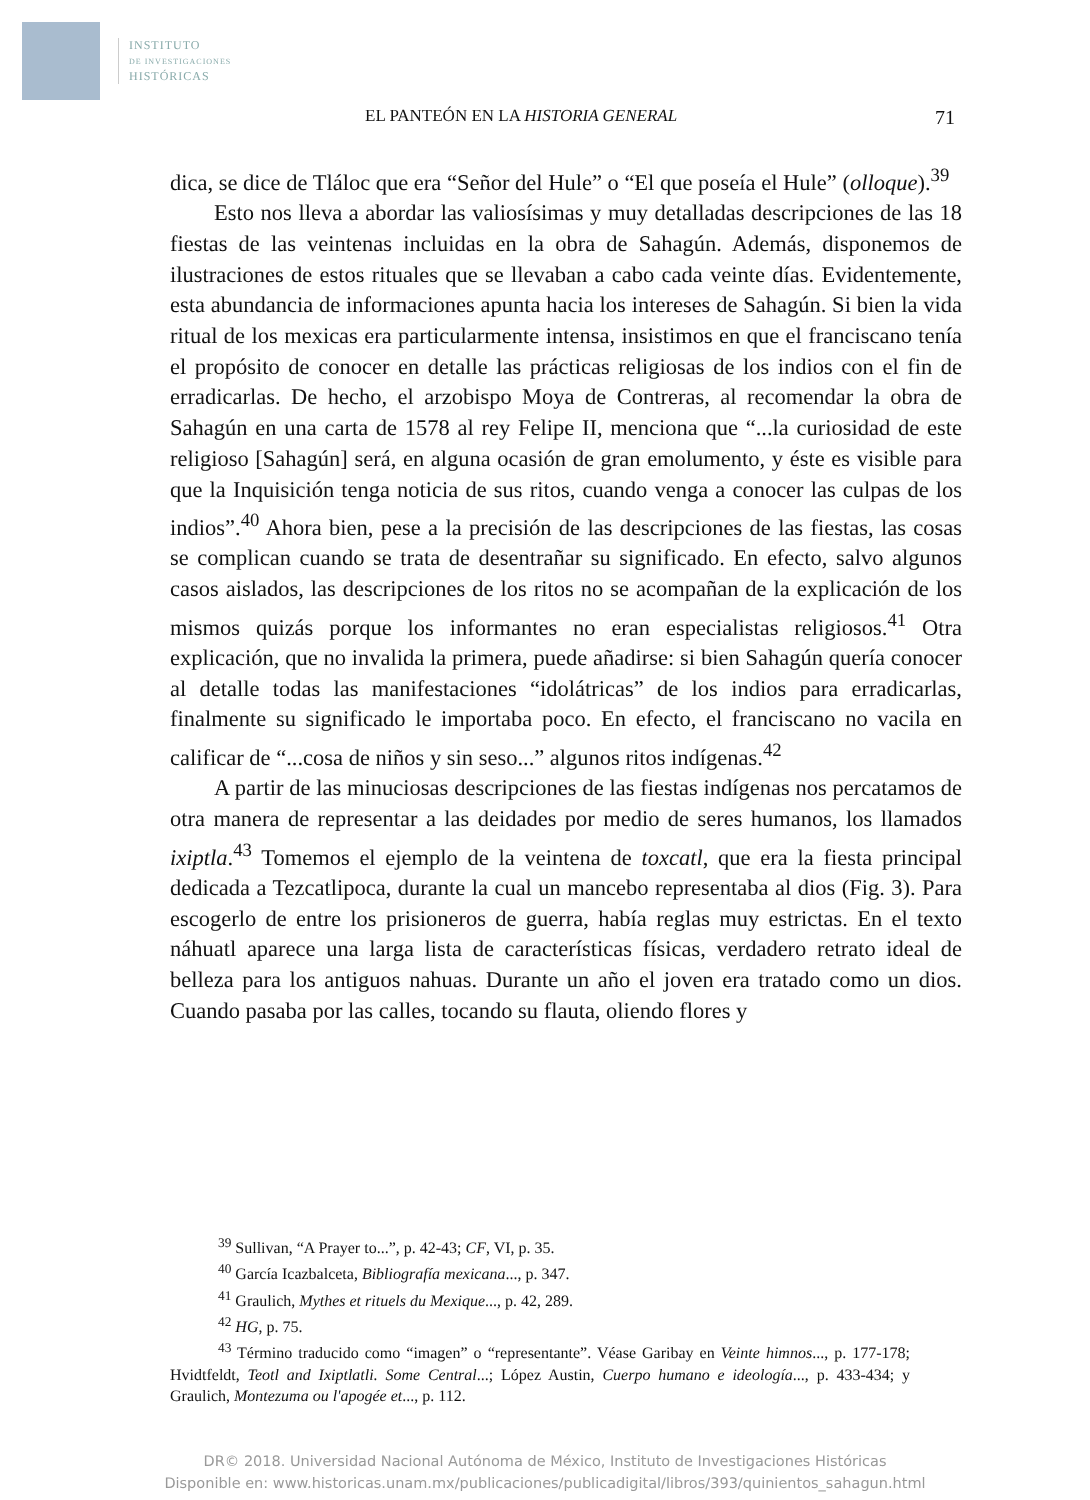INSTITUTO
DE INVESTIGACIONES
HISTÓRICAS
EL PANTEÓN EN LA HISTORIA GENERAL 71
dica, se dice de Tláloc que era “Señor del Hule” o “El que poseía el Hule” (olloque).<sup>39</sup>
Esto nos lleva a abordar las valiosísimas y muy detalladas descripciones de las 18 fiestas de las veintenas incluidas en la obra de Sahagún. Además, disponemos de ilustraciones de estos rituales que se llevaban a cabo cada veinte días. Evidentemente, esta abundancia de informaciones apunta hacia los intereses de Sahagún. Si bien la vida ritual de los mexicas era particularmente intensa, insistimos en que el franciscano tenía el propósito de conocer en detalle las prácticas religiosas de los indios con el fin de erradicarlas. De hecho, el arzobispo Moya de Contreras, al recomendar la obra de Sahagún en una carta de 1578 al rey Felipe II, menciona que “...la curiosidad de este religioso [Sahagún] será, en alguna ocasión de gran emolumento, y éste es visible para que la Inquisición tenga noticia de sus ritos, cuando venga a conocer las culpas de los indios”.<sup>40</sup> Ahora bien, pese a la precisión de las descripciones de las fiestas, las cosas se complican cuando se trata de desentrañar su significado. En efecto, salvo algunos casos aislados, las descripciones de los ritos no se acompañan de la explicación de los mismos quizás porque los informantes no eran especialistas religiosos.<sup>41</sup> Otra explicación, que no invalida la primera, puede añadirse: si bien Sahagún quería conocer al detalle todas las manifestaciones “idolátricas” de los indios para erradicarlas, finalmente su significado le importaba poco. En efecto, el franciscano no vacila en calificar de “...cosa de niños y sin seso...” algunos ritos indígenas.<sup>42</sup>
A partir de las minuciosas descripciones de las fiestas indígenas nos percatamos de otra manera de representar a las deidades por medio de seres humanos, los llamados ixiptla.<sup>43</sup> Tomemos el ejemplo de la veintena de toxcatl, que era la fiesta principal dedicada a Tezcatlipoca, durante la cual un mancebo representaba al dios (Fig. 3). Para escogerlo de entre los prisioneros de guerra, había reglas muy estrictas. En el texto náhuatl aparece una larga lista de características físicas, verdadero retrato ideal de belleza para los antiguos nahuas. Durante un año el joven era tratado como un dios. Cuando pasaba por las calles, tocando su flauta, oliendo flores y
<sup>39</sup> Sullivan, “A Prayer to...”, p. 42-43; CF, VI, p. 35.
<sup>40</sup> García Icazbalceta, Bibliografía mexicana..., p. 347.
<sup>41</sup> Graulich, Mythes et rituels du Mexique..., p. 42, 289.
<sup>42</sup> HG, p. 75.
<sup>43</sup> Término traducido como “imagen” o “representante”. Véase Garibay en Veinte himnos..., p. 177-178; Hvidtfeldt, Teotl and Ixiptlatli. Some Central...; López Austin, Cuerpo humano e ideología..., p. 433-434; y Graulich, Montezuma ou l'apogée et..., p. 112.
DR© 2018. Universidad Nacional Autónoma de México, Instituto de Investigaciones Históricas
Disponible en: www.historicas.unam.mx/publicaciones/publicadigital/libros/393/quinientos_sahagun.html